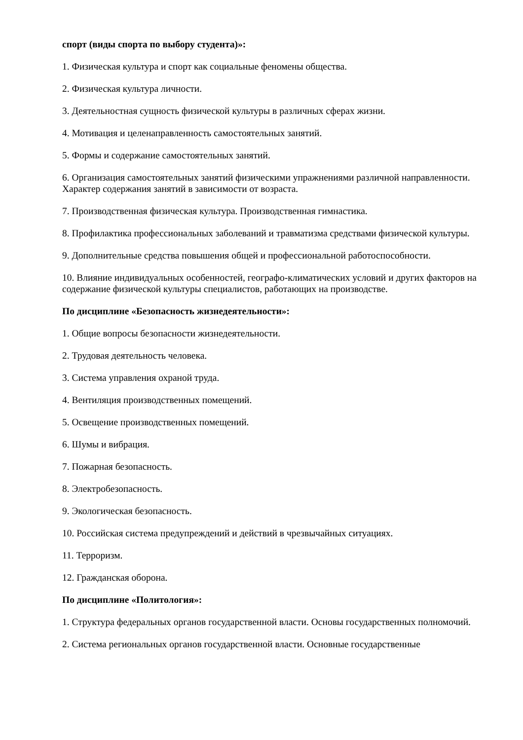спорт (виды спорта по выбору студента)»:
1. Физическая культура и спорт как социальные феномены общества.
2. Физическая культура личности.
3. Деятельностная сущность физической культуры в различных сферах жизни.
4. Мотивация и целенаправленность самостоятельных занятий.
5. Формы и содержание самостоятельных занятий.
6. Организация самостоятельных занятий физическими упражнениями различной направленности. Характер содержания занятий в зависимости от возраста.
7. Производственная физическая культура. Производственная гимнастика.
8. Профилактика профессиональных заболеваний и травматизма средствами физической культуры.
9. Дополнительные средства повышения общей и профессиональной работоспособности.
10. Влияние индивидуальных особенностей, географо-климатических условий и других факторов на содержание физической культуры специалистов, работающих на производстве.
По дисциплине «Безопасность жизнедеятельности»:
1. Общие вопросы безопасности жизнедеятельности.
2. Трудовая деятельность человека.
3. Система управления охраной труда.
4. Вентиляция производственных помещений.
5. Освещение производственных помещений.
6. Шумы и вибрация.
7. Пожарная безопасность.
8. Электробезопасность.
9. Экологическая безопасность.
10. Российская система предупреждений и действий в чрезвычайных ситуациях.
11. Терроризм.
12. Гражданская оборона.
По дисциплине «Политология»:
1. Структура федеральных органов государственной власти. Основы государственных полномочий.
2. Система региональных органов государственной власти. Основные государственные